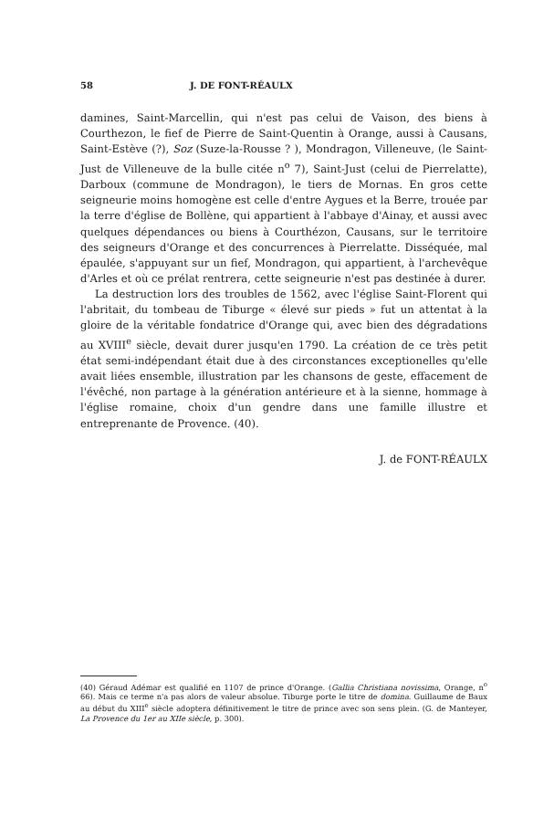58 J. DE FONT-RÉAULX
damines, Saint-Marcellin, qui n'est pas celui de Vaison, des biens à Courthezon, le fief de Pierre de Saint-Quentin à Orange, aussi à Causans, Saint-Estève (?), Soz (Suze-la-Rousse ? ), Mondragon, Villeneuve, (le Saint-Just de Villeneuve de la bulle citée n<sup>o</sup> 7), Saint-Just (celui de Pierrelatte), Darboux (commune de Mondragon), le tiers de Mornas. En gros cette seigneurie moins homogène est celle d'entre Aygues et la Berre, trouée par la terre d'église de Bollène, qui appartient à l'abbaye d'Ainay, et aussi avec quelques dépendances ou biens à Courthézon, Causans, sur le territoire des seigneurs d'Orange et des concurrences à Pierrelatte. Disséquée, mal épaulée, s'appuyant sur un fief, Mondragon, qui appartient, à l'archevêque d'Arles et où ce prélat rentrera, cette seigneurie n'est pas destinée à durer.
La destruction lors des troubles de 1562, avec l'église Saint-Florent qui l'abritait, du tombeau de Tiburge « élevé sur pieds » fut un attentat à la gloire de la véritable fondatrice d'Orange qui, avec bien des dégradations au XVIII<sup>e</sup> siècle, devait durer jusqu'en 1790. La création de ce très petit état semi-indépendant était due à des circonstances exceptionelles qu'elle avait liées ensemble, illustration par les chansons de geste, effacement de l'évêché, non partage à la génération antérieure et à la sienne, hommage à l'église romaine, choix d'un gendre dans une famille illustre et entreprenante de Provence. (40).
J. de FONT-RÉAULX
(40) Géraud Adémar est qualifié en 1107 de prince d'Orange. (Gallia Christiana novissima, Orange, n<sup>o</sup> 66). Mais ce terme n'a pas alors de valeur absolue. Tiburge porte le titre de domina. Guillaume de Baux au début du XIII<sup>e</sup> siècle adoptera définitivement le titre de prince avec son sens plein. (G. de Manteyer, La Provence du 1er au XIIe siècle, p. 300).